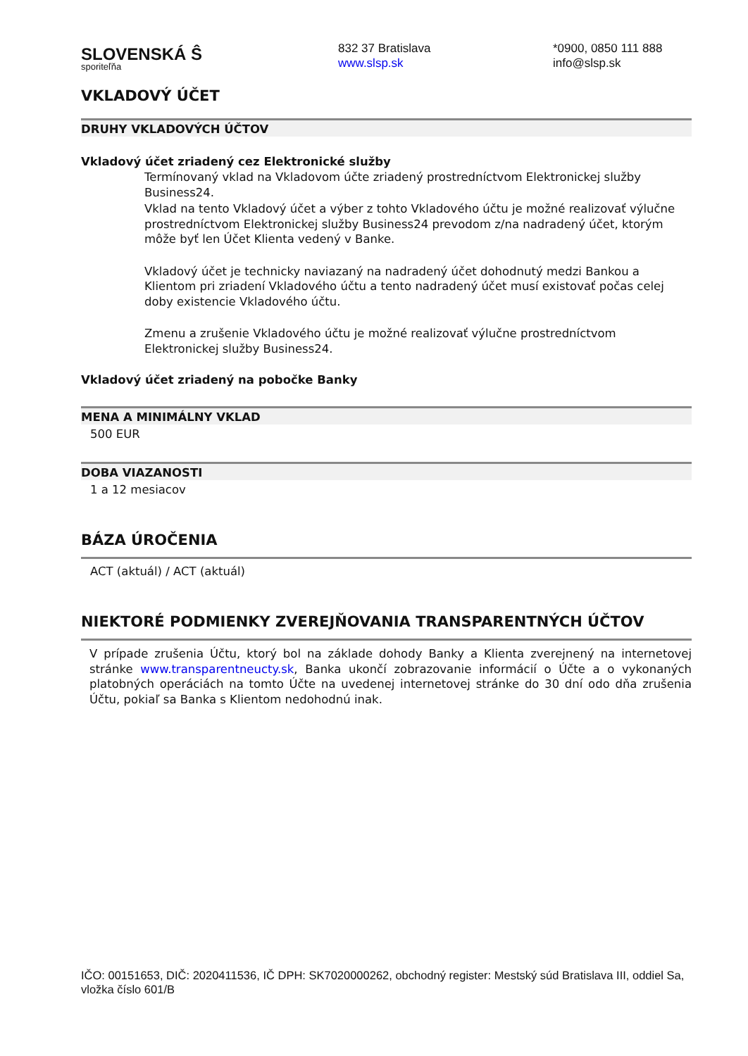SLOVENSKÁ Ŝ
sporiteľňa
832 37 Bratislava
www.slsp.sk
*0900, 0850 111 888
info@slsp.sk
VKLADOVÝ ÚČET
DRUHY VKLADOVÝCH ÚČTOV
Vkladový účet zriadený cez Elektronické služby
Termínovaný vklad na Vkladovom účte zriadený prostredníctvom Elektronickej služby Business24.
Vklad na tento Vkladový účet a výber z tohto Vkladového účtu je možné realizovať výlučne prostredníctvom Elektronickej služby Business24 prevodom z/na nadradený účet, ktorým môže byť len Účet Klienta vedený v Banke.
Vkladový účet je technicky naviazaný na nadradený účet dohodnutý medzi Bankou a Klientom pri zriadení Vkladového účtu a tento nadradený účet musí existovať počas celej doby existencie Vkladového účtu.
Zmenu a zrušenie Vkladového účtu je možné realizovať výlučne prostredníctvom Elektronickej služby Business24.
Vkladový účet zriadený na pobočke Banky
MENA A MINIMÁLNY VKLAD
500 EUR
DOBA VIAZANOSTI
1 a 12 mesiacov
BÁZA ÚROČENIA
ACT (aktuál) / ACT (aktuál)
NIEKTORÉ PODMIENKY ZVEREJŇOVANIA TRANSPARENTNÝCH ÚČTOV
V prípade zrušenia Účtu, ktorý bol na základe dohody Banky a Klienta zverejnený na internetovej stránke www.transparentneucty.sk, Banka ukončí zobrazovanie informácií o Účte a o vykonaných platobných operáciách na tomto Účte na uvedenej internetovej stránke do 30 dní odo dňa zrušenia Účtu, pokiaľ sa Banka s Klientom nedohodnú inak.
IČO: 00151653, DIČ: 2020411536, IČ DPH: SK7020000262, obchodný register: Mestský súd Bratislava III, oddiel Sa, vložka číslo 601/B